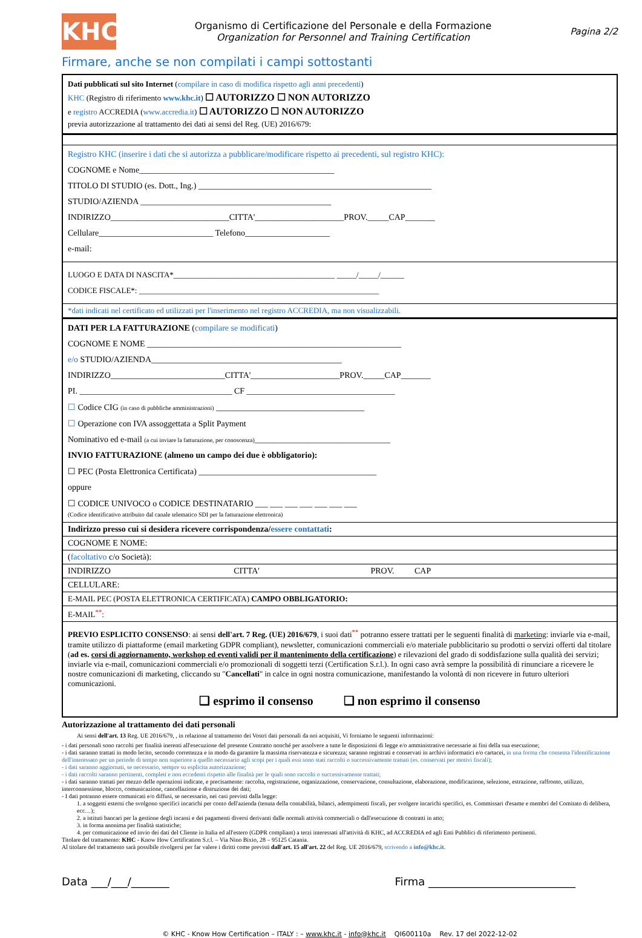KHC
Organismo di Certificazione del Personale e della Formazione
Organization for Personnel and Training Certification
Pagina 2/2
Firmare, anche se non compilati i campi sottostanti
Dati pubblicati sul sito Internet (compilare in caso di modifica rispetto agli anni precedenti)
KHC (Registro di riferimento www.khc.it) ☐ AUTORIZZO ☐ NON AUTORIZZO
e registro ACCREDIA (www.accredia.it) ☐ AUTORIZZO ☐ NON AUTORIZZO
previa autorizzazione al trattamento dei dati ai sensi del Reg. (UE) 2016/679:
Registro KHC (inserire i dati che si autorizza a pubblicare/modificare rispetto ai precedenti, sul registro KHC):
COGNOME e Nome______________________________________________
TITOLO DI STUDIO (es. Dott., Ing.) _______________________________________________________
STUDIO/AZIENDA _____________________________________________
INDIRIZZO____________________________CITTA'_____________________PROV._____CAP_______
Cellulare___________________________ Telefono____________________
e-mail:
LUOGO E DATA DI NASCITA*_________________________________________ _____/_____/______
CODICE FISCALE*: _____________________________________________________________
*dati indicati nel certificato ed utilizzati per l'inserimento nel registro ACCREDIA, ma non visualizzabili.
DATI PER LA FATTURAZIONE (compilare se modificati)
COGNOME E NOME ____________________________________________________________
e/o STUDIO/AZIENDA_____________________________________________
INDIRIZZO___________________________CITTA'_____________________PROV._____CAP_______
PI. ____________________________________ CF ___________________________________
☐ Codice CIG (in caso di pubbliche amministrazioni) ___________________________________
☐ Operazione con IVA assoggettata a Split Payment
Nominativo ed e-mail (a cui inviare la fatturazione, per conoscenza)________________________________
INVIO FATTURAZIONE (almeno un campo dei due è obbligatorio):
☐ PEC (Posta Elettronica Certificata) __________________________________________
oppure
☐ CODICE UNIVOCO o CODICE DESTINATARIO ___ ___ ___ ___ ___ ___ ___
(Codice identificativo attribuito dal canale telematico SDI per la fatturazione elettronica)
Indirizzo presso cui si desidera ricevere corrispondenza/essere contattati:
COGNOME E NOME:
(facoltativo c/o Società):
INDIRIZZO CITTA' PROV. CAP
CELLULARE:
E-MAIL PEC (POSTA ELETTRONICA CERTIFICATA) CAMPO OBBLIGATORIO:
E-MAIL<sup>**</sup>:
PREVIO ESPLICITO CONSENSO: ai sensi dell'art. 7 Reg. (UE) 2016/679, i suoi dati<sup>**</sup> potranno essere trattati per le seguenti finalità di marketing: inviarle via e-mail, tramite utilizzo di piattaforme (email marketing GDPR compliant), newsletter, comunicazioni commerciali e/o materiale pubblicitario su prodotti o servizi offerti dal titolare (ad es. corsi di aggiornamento, workshop ed eventi validi per il mantenimento della certificazione) e rilevazioni del grado di soddisfazione sulla qualità dei servizi; inviarle via e-mail, comunicazioni commerciali e/o promozionali di soggetti terzi (Certification S.r.l.). In ogni caso avrà sempre la possibilità di rinunciare a ricevere le nostre comunicazioni di marketing, cliccando su "Cancellati" in calce in ogni nostra comunicazione, manifestando la volontà di non ricevere in futuro ulteriori comunicazioni.
❑ esprimo il consenso ❑ non esprimo il consenso
Autorizzazione al trattamento dei dati personali
Ai sensi dell'art. 13 Reg. UE 2016/679, , in relazione al trattamento dei Vostri dati personali da noi acquisiti, Vi forniamo le seguenti informazioni:
- i dati personali sono raccolti per finalità inerenti all'esecuzione del presente Contratto nonché per assolvere a tutte le disposizioni di legge e/o amministrative necessarie ai fini della sua esecuzione;
- i dati saranno trattati in modo lecito, secondo correttezza e in modo da garantire la massima riservatezza e sicurezza; saranno registrati e conservati in archivi informatici e/o cartacei, in una forma che consenta l'identificazione dell'interessato per un periodo di tempo non superiore a quello necessario agli scopi per i quali essi sono stati raccolti o successivamente trattati (es. conservati per motivi fiscali);
- i dati saranno aggiornati, se necessario, sempre su esplicita autorizzazione;
- i dati raccolti saranno pertinenti, completi e non eccedenti rispetto alle finalità per le quali sono raccolti o successivamente trattati;
- i dati saranno trattati per mezzo delle operazioni indicate, e precisamente: raccolta, registrazione, organizzazione, conservazione, consultazione, elaborazione, modificazione, selezione, estrazione, raffronto, utilizzo, interconnessione, blocco, comunicazione, cancellazione e distruzione dei dati;
- I dati potranno essere comunicati e/o diffusi, se necessario, nei casi previsti dalla legge:
1. a soggetti esterni che svolgono specifici incarichi per conto dell'azienda (tenuta della contabilità, bilanci, adempimenti fiscali, per svolgere incarichi specifici, es. Commissari d'esame e membri del Comitato di delibera, ecc…);
2. a istituti bancari per la gestione degli incassi e dei pagamenti diversi derivanti dalle normali attività commerciali o dall'esecuzione di contratti in atto;
3. in forma anonima per finalità statistiche;
4. per comunicazione ed invio dei dati del Cliente in Italia ed all'estero (GDPR compliant) a terzi interessati all'attività di KHC, ad ACCREDIA ed agli Enti Pubblici di riferimento pertinenti.
Titolare del trattamento: KHC - Know How Certification S.r.l. – Via Nino Bixio, 28 – 95125 Catania.
Al titolare del trattamento sarà possibile rivolgersi per far valere i diritti come previsti dall'art. 15 all'art. 22 del Reg. UE 2016/679, scrivendo a info@khc.it.
Data ___/___/_______ Firma ___________________________
© KHC - Know How Certification – ITALY : – www.khc.it - info@khc.it QI600110a Rev. 17 del 2022-12-02